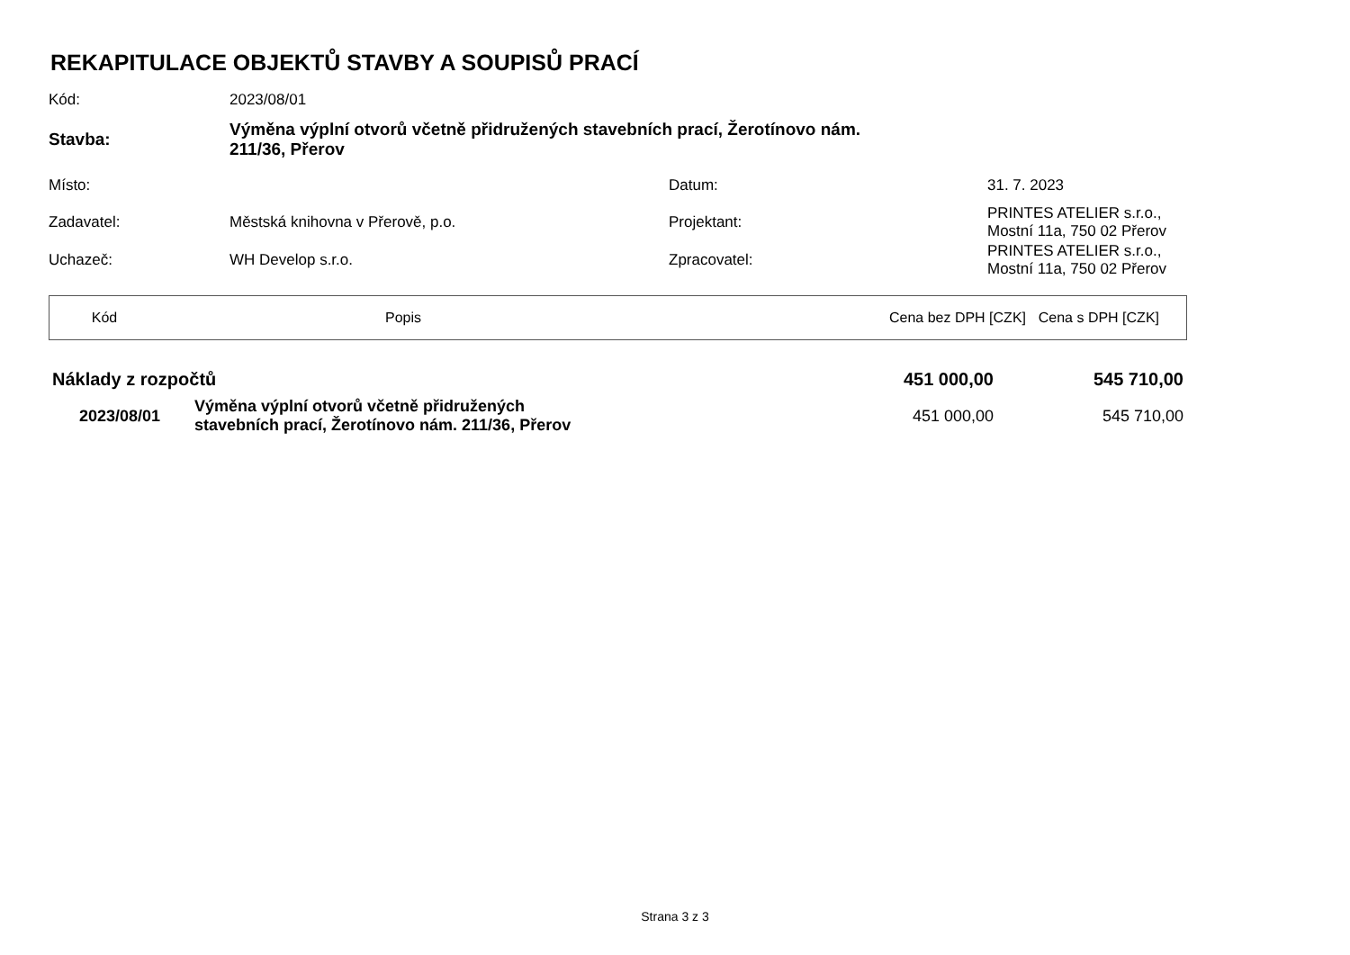REKAPITULACE OBJEKTŮ STAVBY A SOUPISŮ PRACÍ
| Kód: | 2023/08/01 | | |
| Stavba: | Výměna výplní otvorů včetně přidružených stavebních prací, Žerotínovo nám. 211/36, Přerov | | |
| Místo: | | Datum: | 31. 7. 2023 |
| Zadavatel: | Městská knihovna v Přerově, p.o. | Projektant: | PRINTES ATELIER s.r.o., Mostní 11a, 750 02 Přerov |
| Uchazeč: | WH Develop s.r.o. | Zpracovatel: | PRINTES ATELIER s.r.o., Mostní 11a, 750 02 Přerov |
| Kód | Popis | Cena bez DPH [CZK] | Cena s DPH [CZK] |
| --- | --- | --- | --- |
| Náklady z rozpočtů | | 451 000,00 | 545 710,00 |
| 2023/08/01 | Výměna výplní otvorů včetně přidružených stavebních prací, Žerotínovo nám. 211/36, Přerov | 451 000,00 | 545 710,00 |
Strana 3 z 3